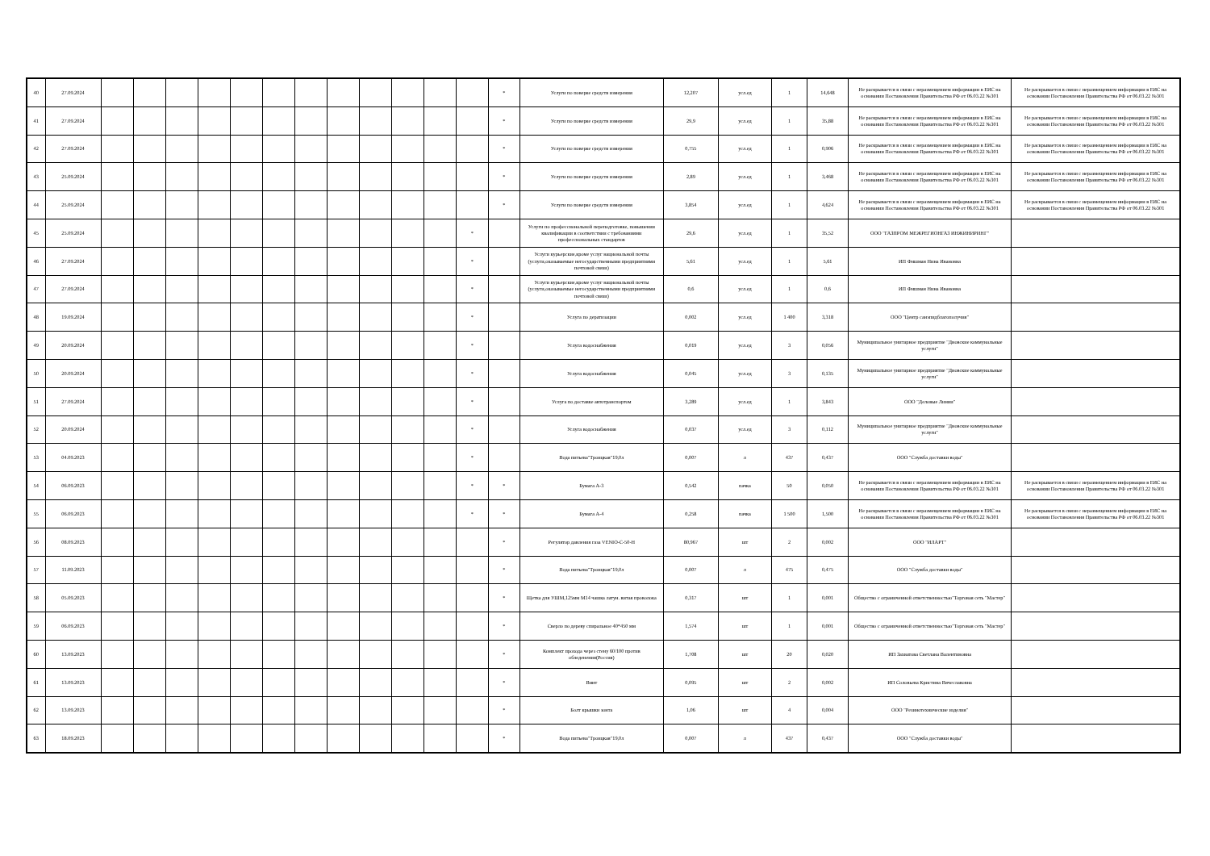| 40 | 27.09.2024 | | | | | | | | | | | | | * | Услуги по поверке средств измерения | 12,207 | усл.ед | 1 | 14,648 | Не раскрывается в связи с неразмещением информации в ЕИС на основании Постановления Правительства РФ от 06.03.22 №301 | Не раскрывается в связи с неразмещением информации в ЕИС на основании Постановления Правительства РФ от 06.03.22 №301 |
| 41 | 27.09.2024 | | | | | | | | | | | | | * | Услуги по поверке средств измерения | 29,9 | усл.ед | 1 | 35,88 | Не раскрывается в связи с неразмещением информации в ЕИС на основании Постановления Правительства РФ от 06.03.22 №301 | Не раскрывается в связи с неразмещением информации в ЕИС на основании Постановления Правительства РФ от 06.03.22 №301 |
| 42 | 27.09.2024 | | | | | | | | | | | | | * | Услуги по поверке средств измерения | 0,755 | усл.ед | 1 | 0,906 | Не раскрывается в связи с неразмещением информации в ЕИС на основании Постановления Правительства РФ от 06.03.22 №301 | Не раскрывается в связи с неразмещением информации в ЕИС на основании Постановления Правительства РФ от 06.03.22 №301 |
| 43 | 25.09.2024 | | | | | | | | | | | | | * | Услуги по поверке средств измерения | 2,89 | усл.ед | 1 | 3,468 | Не раскрывается в связи с неразмещением информации в ЕИС на основании Постановления Правительства РФ от 06.03.22 №301 | Не раскрывается в связи с неразмещением информации в ЕИС на основании Постановления Правительства РФ от 06.03.22 №301 |
| 44 | 25.09.2024 | | | | | | | | | | | | | * | Услуги по поверке средств измерения | 3,854 | усл.ед | 1 | 4,624 | Не раскрывается в связи с неразмещением информации в ЕИС на основании Постановления Правительства РФ от 06.03.22 №301 | Не раскрывается в связи с неразмещением информации в ЕИС на основании Постановления Правительства РФ от 06.03.22 №301 |
| 45 | 25.09.2024 | | | | | | | | | | | | * | | Услуги по профессиональной переподготовке, повышении квалификации в соответствии с требованиями профессиональных стандартов | 29,6 | усл.ед | 1 | 35,52 | ООО "ГАЗПРОМ МЕЖРЕГИОНГАЗ ИНЖИНИРИНГ" | |
| 46 | 27.09.2024 | | | | | | | | | | | | * | | Услуги курьерские,кроме услуг национальной почты (услуги,оказываемые негосударственными предприятиями почтовой связи) | 5,61 | усл.ед | 1 | 5,61 | ИП Фишман Нина Ивановна | |
| 47 | 27.09.2024 | | | | | | | | | | | | * | | Услуги курьерские,кроме услуг национальной почты (услуги,оказываемые негосударственными предприятиями почтовой связи) | 0,6 | усл.ед | 1 | 0,6 | ИП Фишман Нина Ивановна | |
| 48 | 19.09.2024 | | | | | | | | | | | | * | | Услуга по дератизации | 0,002 | усл.ед | 1 400 | 3,318 | ООО "Центр санэпидблагополучия" | |
| 49 | 20.09.2024 | | | | | | | | | | | | * | | Услуга водоснабжения | 0,019 | усл.ед | 3 | 0,056 | Муниципальное унитарное предприятие "Дновские коммунальные услуги" | |
| 50 | 20.09.2024 | | | | | | | | | | | | * | | Услуга водоснабжения | 0,045 | усл.ед | 3 | 0,135 | Муниципальное унитарное предприятие "Дновские коммунальные услуги" | |
| 51 | 27.09.2024 | | | | | | | | | | | | * | | Услуга по доставке автотранспортом | 3,289 | усл.ед | 1 | 3,843 | ООО "Деловые Линии" | |
| 52 | 20.09.2024 | | | | | | | | | | | | * | | Услуга водоснабжения | 0,037 | усл.ед | 3 | 0,112 | Муниципальное унитарное предприятие "Дновские коммунальные услуги" | |
| 53 | 04.09.2023 | | | | | | | | | | | | * | | Вода питьева"Троицкая"19,0л | 0,007 | л | 437 | 0,437 | ООО "Служба доставки воды" | |
| 54 | 06.09.2023 | | | | | | | | | | | | * | * | Бумага А-3 | 0,542 | пачка | 50 | 0,050 | Не раскрывается в связи с неразмещением информации в ЕИС на основании Постановления Правительства РФ от 06.03.22 №301 | Не раскрывается в связи с неразмещением информации в ЕИС на основании Постановления Правительства РФ от 06.03.22 №301 |
| 55 | 06.09.2023 | | | | | | | | | | | | * | * | Бумага А-4 | 0,258 | пачка | 1 500 | 1,500 | Не раскрывается в связи с неразмещением информации в ЕИС на основании Постановления Правительства РФ от 06.03.22 №301 | Не раскрывается в связи с неразмещением информации в ЕИС на основании Постановления Правительства РФ от 06.03.22 №301 |
| 56 | 08.09.2023 | | | | | | | | | | | | | * | Регулятор давления газа VENIO-C-50-Н | 80,967 | шт | 2 | 0,002 | ООО "ИЛАРТ" | |
| 57 | 11.09.2023 | | | | | | | | | | | | | * | Вода питьева"Троицкая"19,0л | 0,007 | л | 475 | 0,475 | ООО "Служба доставки воды" | |
| 58 | 05.09.2023 | | | | | | | | | | | | | * | Щетка для УШМ,125мм М14 чашка латун. витая проволока | 0,317 | шт | 1 | 0,001 | Общество с ограниченной ответственностью"Торговая сеть "Мастер" | |
| 59 | 06.09.2023 | | | | | | | | | | | | | * | Сверло по дереву спиральное 40*450 мм | 1,574 | шт | 1 | 0,001 | Общество с ограниченной ответственностью"Торговая сеть "Мастер" | |
| 60 | 13.09.2023 | | | | | | | | | | | | | * | Комплект прохода через стену 60/100 против обледенения(Россия) | 1,708 | шт | 20 | 0,020 | ИП Захватова Светлана Валентиновна | |
| 61 | 13.09.2023 | | | | | | | | | | | | | * | Винт | 0,095 | шт | 2 | 0,002 | ИП Соловьева Кристина Вячеславовна | |
| 62 | 13.09.2023 | | | | | | | | | | | | | * | Болт крышки зонта | 1,06 | шт | 4 | 0,004 | ООО "Резинотехнические изделия" | |
| 63 | 18.09.2023 | | | | | | | | | | | | | * | Вода питьева"Троицкая"19,0л | 0,007 | л | 437 | 0,437 | ООО "Служба доставки воды" | |